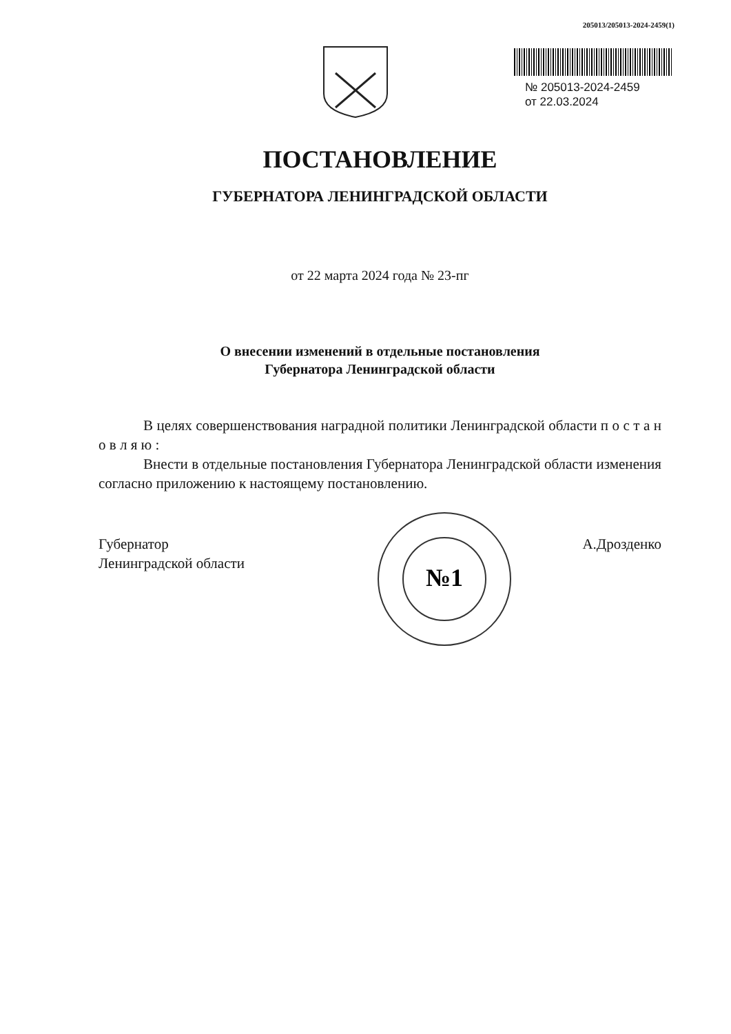205013/205013-2024-2459(1)
№ 205013-2024-2459
от 22.03.2024
ПОСТАНОВЛЕНИЕ
ГУБЕРНАТОРА ЛЕНИНГРАДСКОЙ ОБЛАСТИ
от 22 марта 2024 года № 23-пг
О внесении изменений в отдельные постановления
Губернатора Ленинградской области
В целях совершенствования наградной политики Ленинградской области п о с т а н о в л я ю :
Внести в отдельные постановления Губернатора Ленинградской области изменения согласно приложению к настоящему постановлению.
Губернатор
Ленинградской области
А.Дрозденко
№1